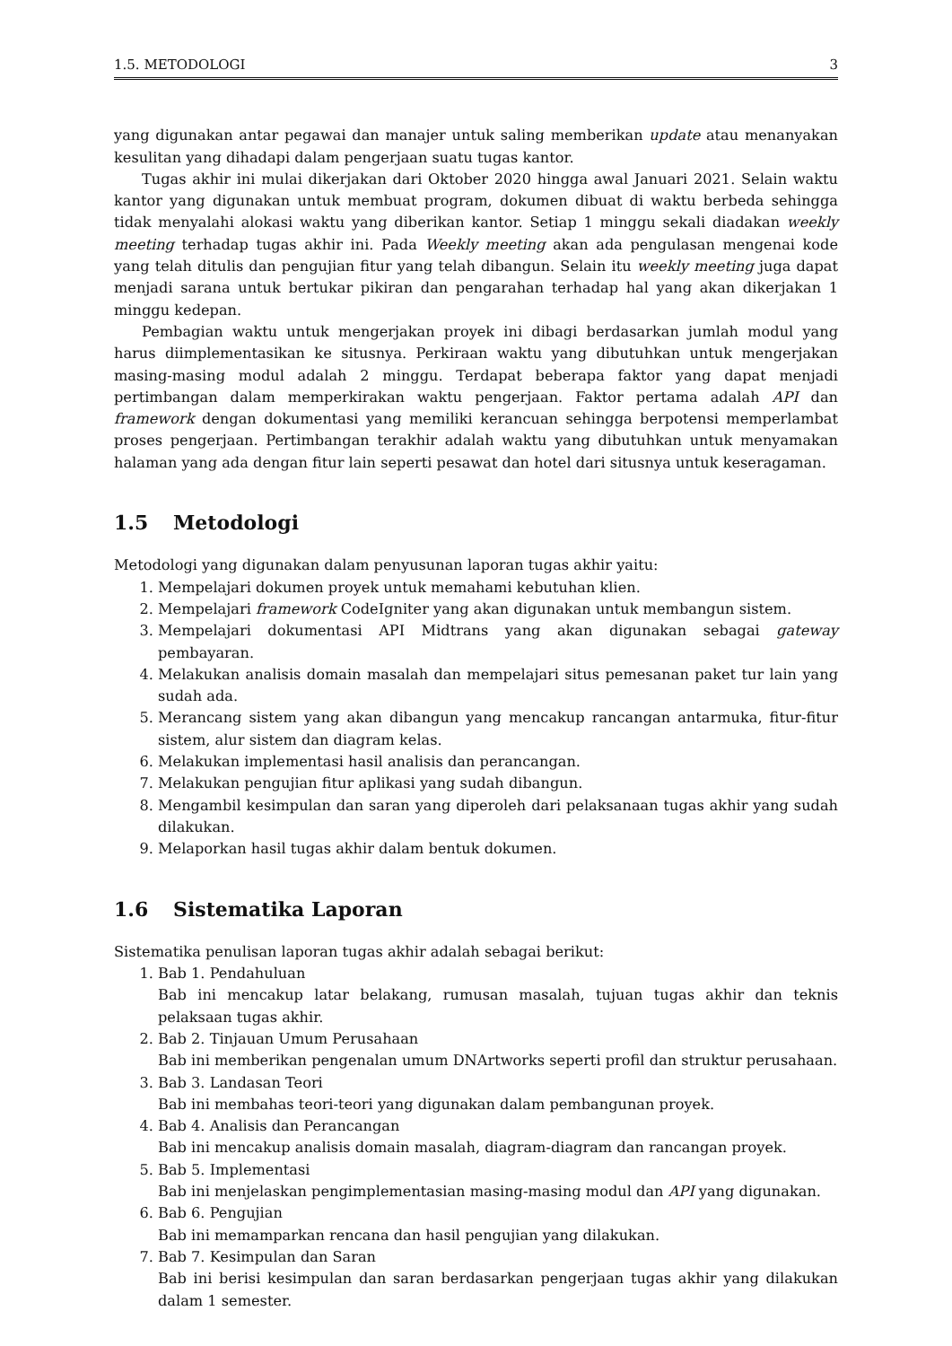1.5. METODOLOGI 3
yang digunakan antar pegawai dan manajer untuk saling memberikan update atau menanyakan kesulitan yang dihadapi dalam pengerjaan suatu tugas kantor.
Tugas akhir ini mulai dikerjakan dari Oktober 2020 hingga awal Januari 2021. Selain waktu kantor yang digunakan untuk membuat program, dokumen dibuat di waktu berbeda sehingga tidak menyalahi alokasi waktu yang diberikan kantor. Setiap 1 minggu sekali diadakan weekly meeting terhadap tugas akhir ini. Pada Weekly meeting akan ada pengulasan mengenai kode yang telah ditulis dan pengujian fitur yang telah dibangun. Selain itu weekly meeting juga dapat menjadi sarana untuk bertukar pikiran dan pengarahan terhadap hal yang akan dikerjakan 1 minggu kedepan.
Pembagian waktu untuk mengerjakan proyek ini dibagi berdasarkan jumlah modul yang harus diimplementasikan ke situsnya. Perkiraan waktu yang dibutuhkan untuk mengerjakan masing-masing modul adalah 2 minggu. Terdapat beberapa faktor yang dapat menjadi pertimbangan dalam memperkirakan waktu pengerjaan. Faktor pertama adalah API dan framework dengan dokumentasi yang memiliki kerancuan sehingga berpotensi memperlambat proses pengerjaan. Pertimbangan terakhir adalah waktu yang dibutuhkan untuk menyamakan halaman yang ada dengan fitur lain seperti pesawat dan hotel dari situsnya untuk keseragaman.
1.5 Metodologi
Metodologi yang digunakan dalam penyusunan laporan tugas akhir yaitu:
1. Mempelajari dokumen proyek untuk memahami kebutuhan klien.
2. Mempelajari framework CodeIgniter yang akan digunakan untuk membangun sistem.
3. Mempelajari dokumentasi API Midtrans yang akan digunakan sebagai gateway pembayaran.
4. Melakukan analisis domain masalah dan mempelajari situs pemesanan paket tur lain yang sudah ada.
5. Merancang sistem yang akan dibangun yang mencakup rancangan antarmuka, fitur-fitur sistem, alur sistem dan diagram kelas.
6. Melakukan implementasi hasil analisis dan perancangan.
7. Melakukan pengujian fitur aplikasi yang sudah dibangun.
8. Mengambil kesimpulan dan saran yang diperoleh dari pelaksanaan tugas akhir yang sudah dilakukan.
9. Melaporkan hasil tugas akhir dalam bentuk dokumen.
1.6 Sistematika Laporan
Sistematika penulisan laporan tugas akhir adalah sebagai berikut:
1. Bab 1. Pendahuluan
Bab ini mencakup latar belakang, rumusan masalah, tujuan tugas akhir dan teknis pelaksaan tugas akhir.
2. Bab 2. Tinjauan Umum Perusahaan
Bab ini memberikan pengenalan umum DNArtworks seperti profil dan struktur perusahaan.
3. Bab 3. Landasan Teori
Bab ini membahas teori-teori yang digunakan dalam pembangunan proyek.
4. Bab 4. Analisis dan Perancangan
Bab ini mencakup analisis domain masalah, diagram-diagram dan rancangan proyek.
5. Bab 5. Implementasi
Bab ini menjelaskan pengimplementasian masing-masing modul dan API yang digunakan.
6. Bab 6. Pengujian
Bab ini memamparkan rencana dan hasil pengujian yang dilakukan.
7. Bab 7. Kesimpulan dan Saran
Bab ini berisi kesimpulan dan saran berdasarkan pengerjaan tugas akhir yang dilakukan dalam 1 semester.